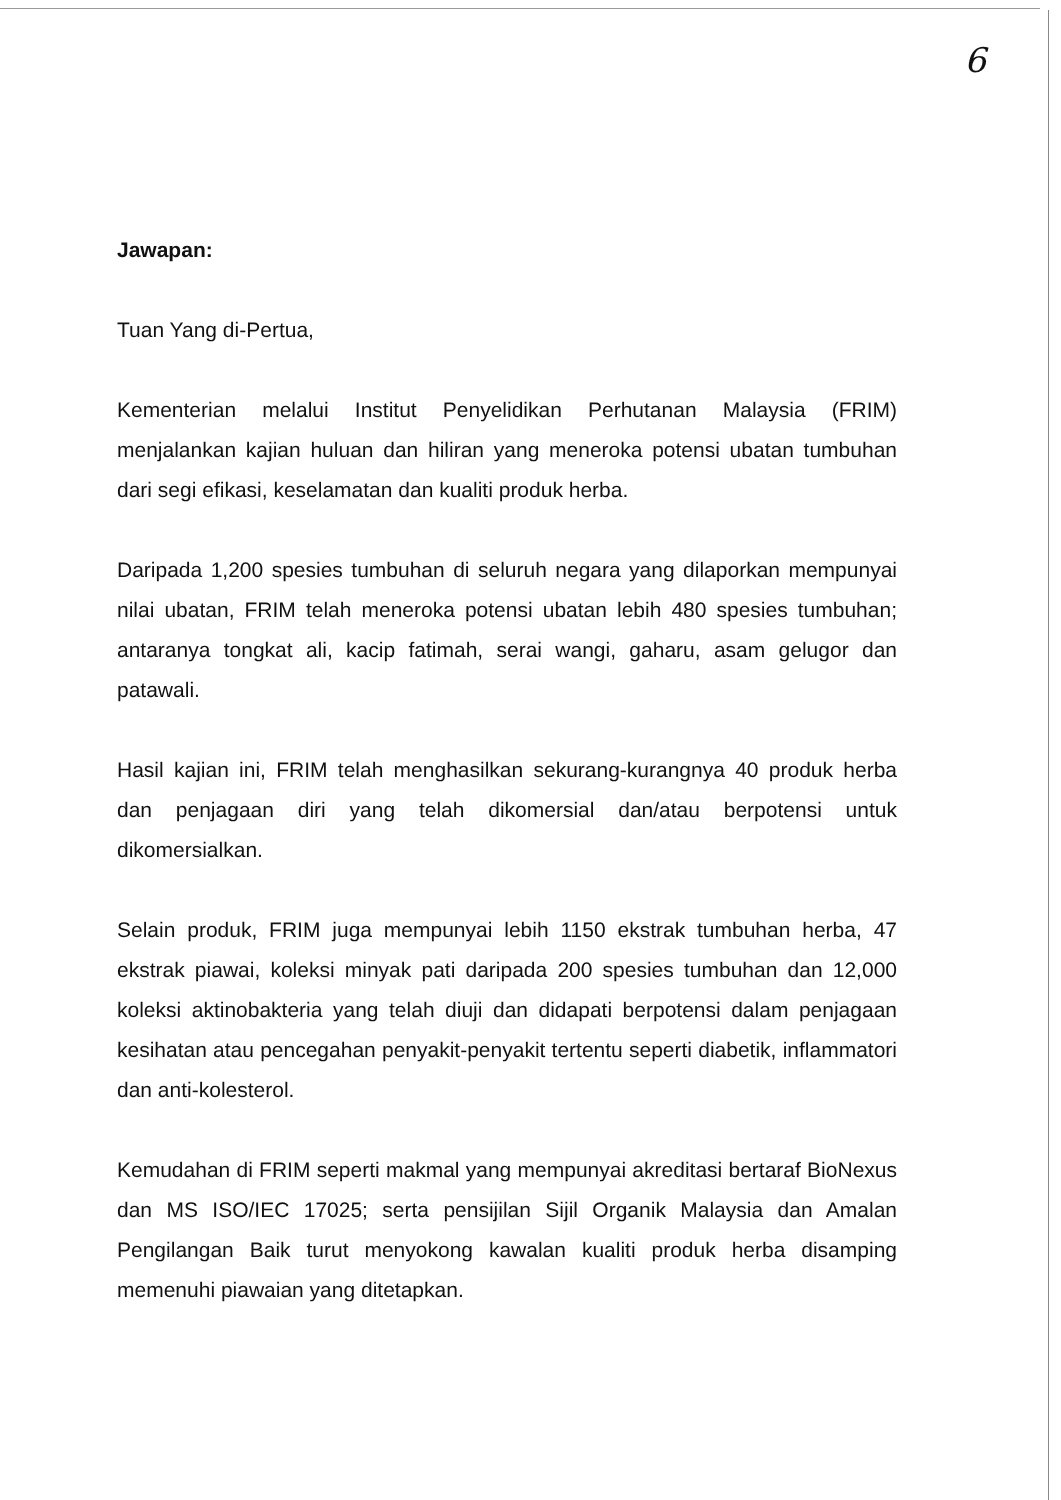6
Jawapan:
Tuan Yang di-Pertua,
Kementerian melalui Institut Penyelidikan Perhutanan Malaysia (FRIM) menjalankan kajian huluan dan hiliran yang meneroka potensi ubatan tumbuhan dari segi efikasi, keselamatan dan kualiti produk herba.
Daripada 1,200 spesies tumbuhan di seluruh negara yang dilaporkan mempunyai nilai ubatan, FRIM telah meneroka potensi ubatan lebih 480 spesies tumbuhan; antaranya tongkat ali, kacip fatimah, serai wangi, gaharu, asam gelugor dan patawali.
Hasil kajian ini, FRIM telah menghasilkan sekurang-kurangnya 40 produk herba dan penjagaan diri yang telah dikomersial dan/atau berpotensi untuk dikomersialkan.
Selain produk, FRIM juga mempunyai lebih 1150 ekstrak tumbuhan herba, 47 ekstrak piawai, koleksi minyak pati daripada 200 spesies tumbuhan dan 12,000 koleksi aktinobakteria yang telah diuji dan didapati berpotensi dalam penjagaan kesihatan atau pencegahan penyakit-penyakit tertentu seperti diabetik, inflammatori dan anti-kolesterol.
Kemudahan di FRIM seperti makmal yang mempunyai akreditasi bertaraf BioNexus dan MS ISO/IEC 17025; serta pensijilan Sijil Organik Malaysia dan Amalan Pengilangan Baik turut menyokong kawalan kualiti produk herba disamping memenuhi piawaian yang ditetapkan.